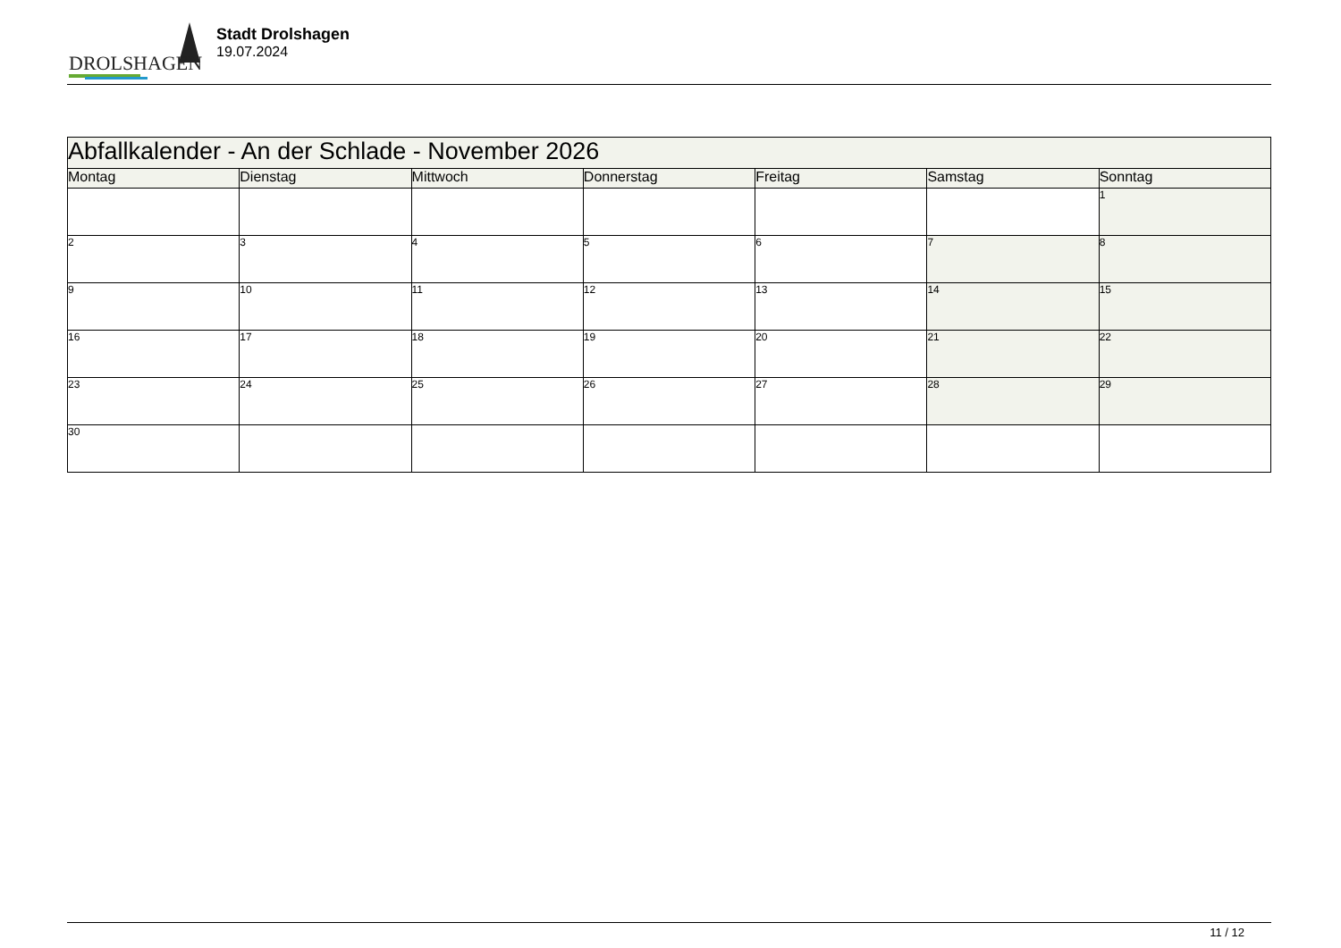DROLSHAGEN
Stadt Drolshagen
19.07.2024
| Abfallkalender - An der Schlade - November 2026 | | | | | | |
| Montag | Dienstag | Mittwoch | Donnerstag | Freitag | Samstag | Sonntag |
| | | | | | | 1 |
| 2 | 3 | 4 | 5 | 6 | 7 | 8 |
| 9 | 10 | 11 | 12 | 13 | 14 | 15 |
| 16 | 17 | 18 | 19 | 20 | 21 | 22 |
| 23 | 24 | 25 | 26 | 27 | 28 | 29 |
| 30 | | | | | | |
11 / 12